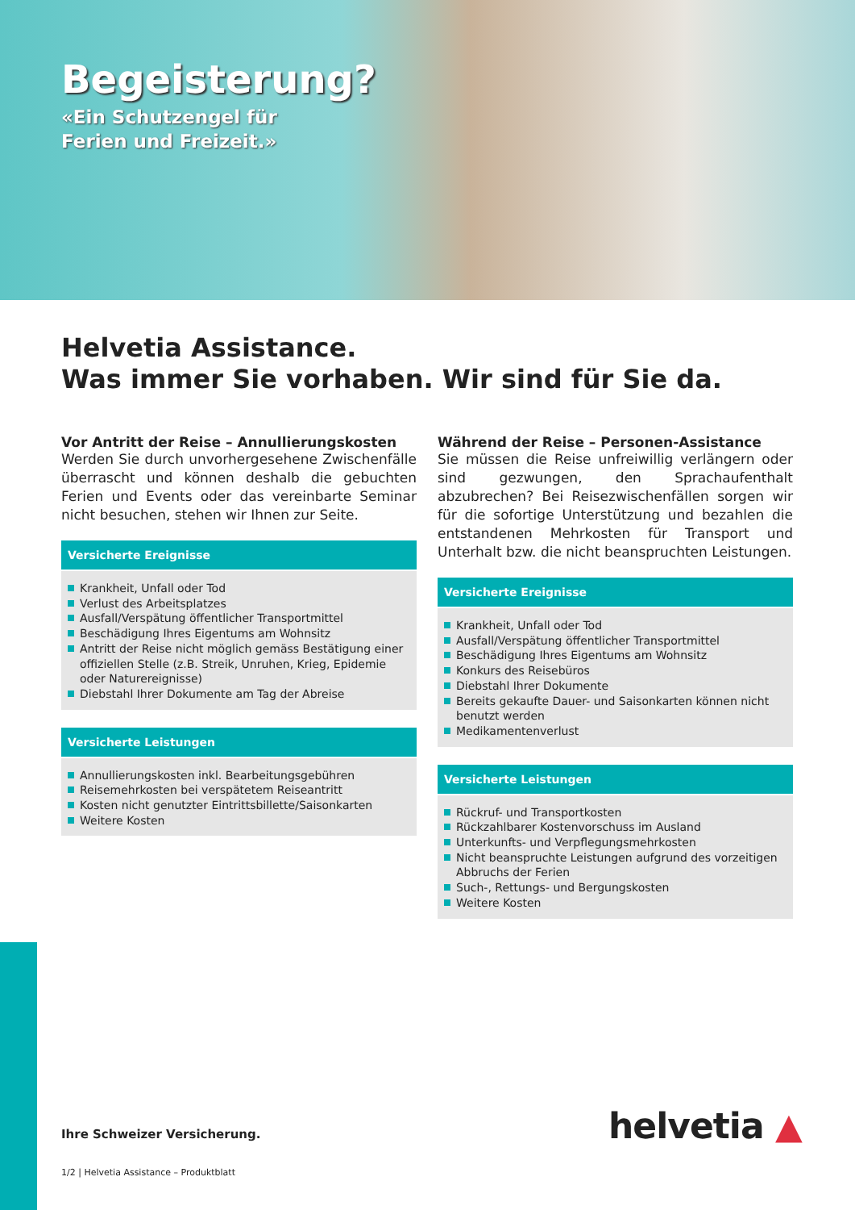Begeisterung?
«Ein Schutzengel für
Ferien und Freizeit.»
Helvetia Assistance.
Was immer Sie vorhaben. Wir sind für Sie da.
Vor Antritt der Reise – Annullierungskosten
Werden Sie durch unvorhergesehene Zwischenfälle überrascht und können deshalb die gebuchten Ferien und Events oder das vereinbarte Seminar nicht besuchen, stehen wir Ihnen zur Seite.
Versicherte Ereignisse
Krankheit, Unfall oder Tod
Verlust des Arbeitsplatzes
Ausfall/Verspätung öffentlicher Transportmittel
Beschädigung Ihres Eigentums am Wohnsitz
Antritt der Reise nicht möglich gemäss Bestätigung einer offiziellen Stelle (z.B. Streik, Unruhen, Krieg, Epidemie oder Naturereignisse)
Diebstahl Ihrer Dokumente am Tag der Abreise
Versicherte Leistungen
Annullierungskosten inkl. Bearbeitungsgebühren
Reisemehrkosten bei verspätetem Reiseantritt
Kosten nicht genutzter Eintrittsbillette/Saisonkarten
Weitere Kosten
Während der Reise – Personen-Assistance
Sie müssen die Reise unfreiwillig verlängern oder sind gezwungen, den Sprachaufenthalt abzubrechen? Bei Reisezwischenfällen sorgen wir für die sofortige Unterstützung und bezahlen die entstandenen Mehrkosten für Transport und Unterhalt bzw. die nicht beanspruchten Leistungen.
Versicherte Ereignisse
Krankheit, Unfall oder Tod
Ausfall/Verspätung öffentlicher Transportmittel
Beschädigung Ihres Eigentums am Wohnsitz
Konkurs des Reisebüros
Diebstahl Ihrer Dokumente
Bereits gekaufte Dauer- und Saisonkarten können nicht benutzt werden
Medikamentenverlust
Versicherte Leistungen
Rückruf- und Transportkosten
Rückzahlbarer Kostenvorschuss im Ausland
Unterkunfts- und Verpflegungsmehrkosten
Nicht beanspruchte Leistungen aufgrund des vorzeitigen Abbruchs der Ferien
Such-, Rettungs- und Bergungskosten
Weitere Kosten
Ihre Schweizer Versicherung. helvetia ▲
1/2 | Helvetia Assistance – Produktblatt